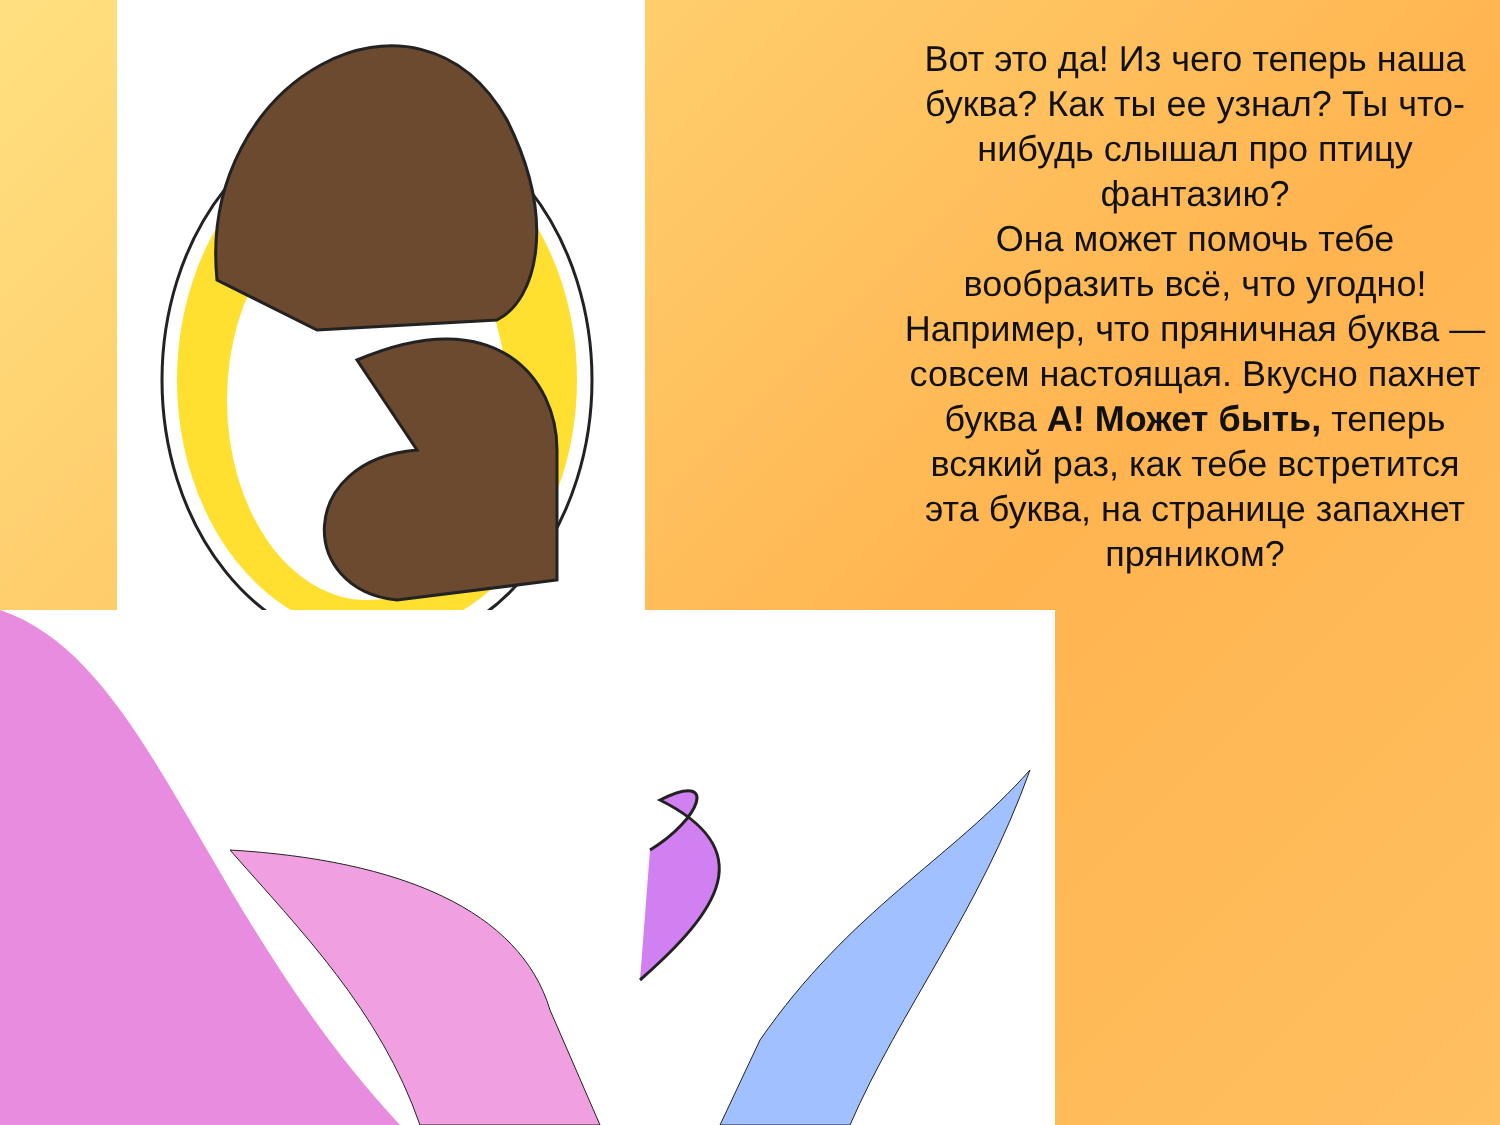Вот это да! Из чего теперь наша буква? Как ты ее узнал? Ты что-нибудь слышал про птицу фантазию?
Она может помочь тебе вообразить всё, что угодно! Например, что пряничная буква — совсем настоящая. Вкусно пахнет буква А! Может быть, теперь всякий раз, как тебе встретится эта буква, на странице запахнет пряником?